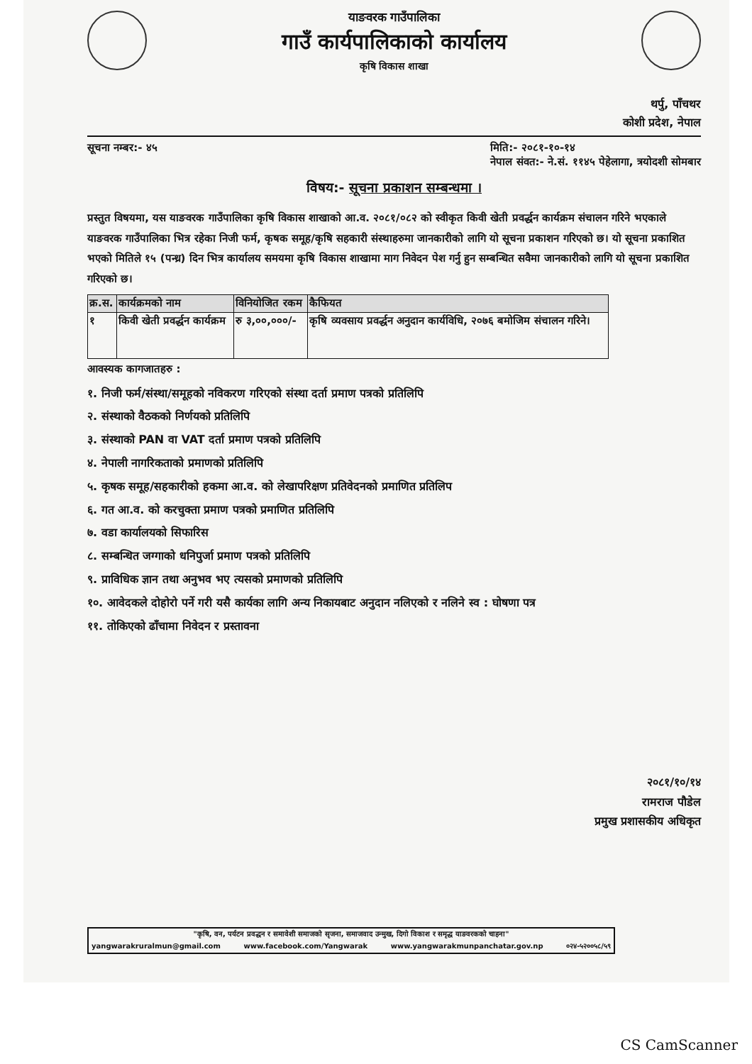याङवरक गाउँपालिका
गाउँ कार्यपालिकाको कार्यालय
कृषि विकास शाखा
थर्पु, पाँचथर
कोशी प्रदेश, नेपाल
सूचना नम्बर:- ४५ मिति:- २०८१-१०-१४
नेपाल संवत:- ने.सं. ११४५ पेहेलागा, त्रयोदशी सोमबार
विषय:- सूचना प्रकाशन सम्बन्धमा ।
प्रस्तुत विषयमा, यस याङवरक गाउँपालिका कृषि विकास शाखाको आ.व. २०८१/०८२ को स्वीकृत किवी खेती प्रवर्द्धन कार्यक्रम संचालन गरिने भएकाले याङवरक गाउँपालिका भित्र रहेका निजी फर्म, कृषक समूह/कृषि सहकारी संस्थाहरुमा जानकारीको लागि यो सूचना प्रकाशन गरिएको छ। यो सूचना प्रकाशित भएको मितिले १५ (पन्ध्र) दिन भित्र कार्यालय समयमा कृषि विकास शाखामा माग निवेदन पेश गर्नु हुन सम्बन्धित सवैमा जानकारीको लागि यो सूचना प्रकाशित गरिएको छ।
| क्र.स. | कार्यक्रमको नाम | विनियोजित रकम | कैफियत |
| --- | --- | --- | --- |
| १ | किवी खेती प्रवर्द्धन कार्यक्रम | रु ३,००,०००/- | कृषि व्यवसाय प्रवर्द्धन अनुदान कार्यविधि, २०७६ बमोजिम संचालन गरिने। |
आवस्यक कागजातहरु :
१. निजी फर्म/संस्था/समूहको नविकरण गरिएको संस्था दर्ता प्रमाण पत्रको प्रतिलिपि
२. संस्थाको वैठकको निर्णयको प्रतिलिपि
३. संस्थाको PAN वा VAT दर्ता प्रमाण पत्रको प्रतिलिपि
४. नेपाली नागरिकताको प्रमाणको प्रतिलिपि
५. कृषक समूह/सहकारीको हकमा आ.व. को लेखापरिक्षण प्रतिवेदनको प्रमाणित प्रतिलिप
६. गत आ.व. को करचुक्ता प्रमाण पत्रको प्रमाणित प्रतिलिपि
७. वडा कार्यालयको सिफारिस
८. सम्बन्धित जग्गाको धनिपुर्जा प्रमाण पत्रको प्रतिलिपि
९. प्राविधिक ज्ञान तथा अनुभव भए त्यसको प्रमाणको प्रतिलिपि
१०. आवेदकले दोहोरो पर्ने गरी यसै कार्यका लागि अन्य निकायबाट अनुदान नलिएको र नलिने स्व : घोषणा पत्र
११. तोकिएको ढाँचामा निवेदन र प्रस्तावना
२०८१/१०/१४
रामराज पौडेल
प्रमुख प्रशासकीय अधिकृत
"कृषि, वन, पर्यटन प्रवद्धन र समावेशी समाजको सृजना, समाजवाद उन्मुख, दिगो विकाश र समृद्ध याङवरकको चाहना"
yangwarakruralmun@gmail.com www.facebook.com/Yangwarak www.yangwarakmunpanchatar.gov.np ०२४-५२००५८/५९
CS CamScanner